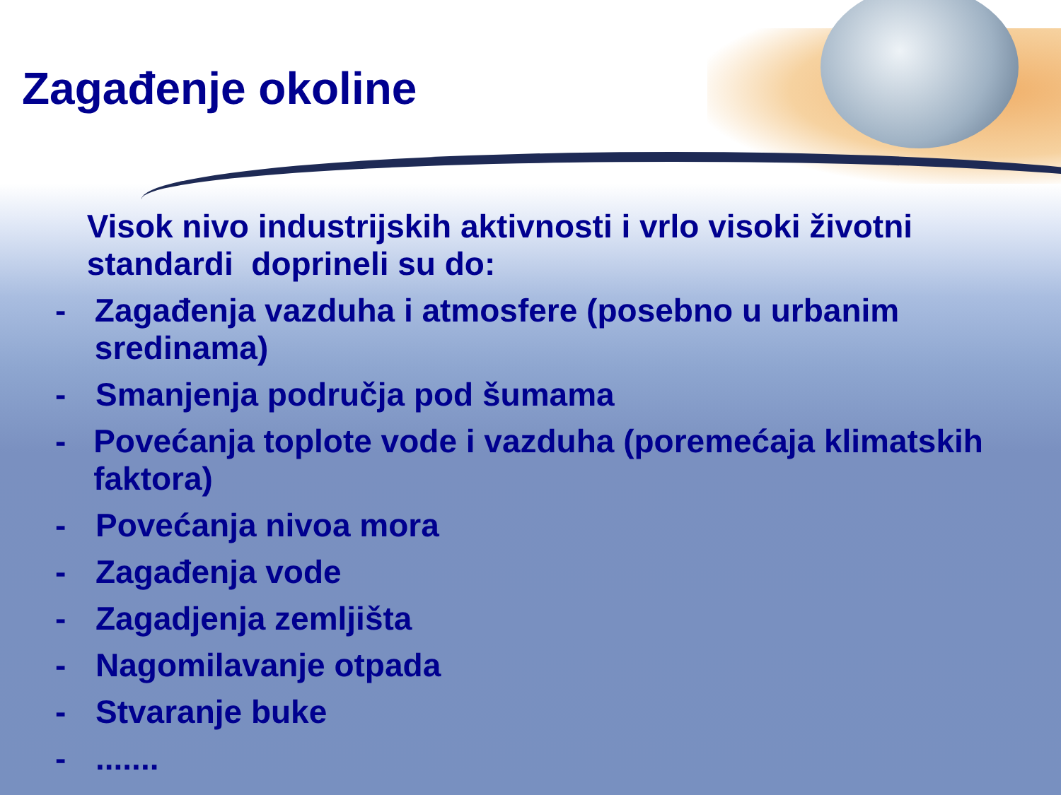Zagađenje okoline
Visok nivo industrijskih aktivnosti i vrlo visoki životni standardi doprineli su do:
- Zagađenja vazduha i atmosfere (posebno u urbanim sredinama)
- Smanjenja područja pod šumama
- Povećanja toplote vode i vazduha (poremećaja klimatskih faktora)
- Povećanja nivoa mora
- Zagađenja vode
- Zagadjenja zemljišta
- Nagomilavanje otpada
- Stvaranje buke
- .......